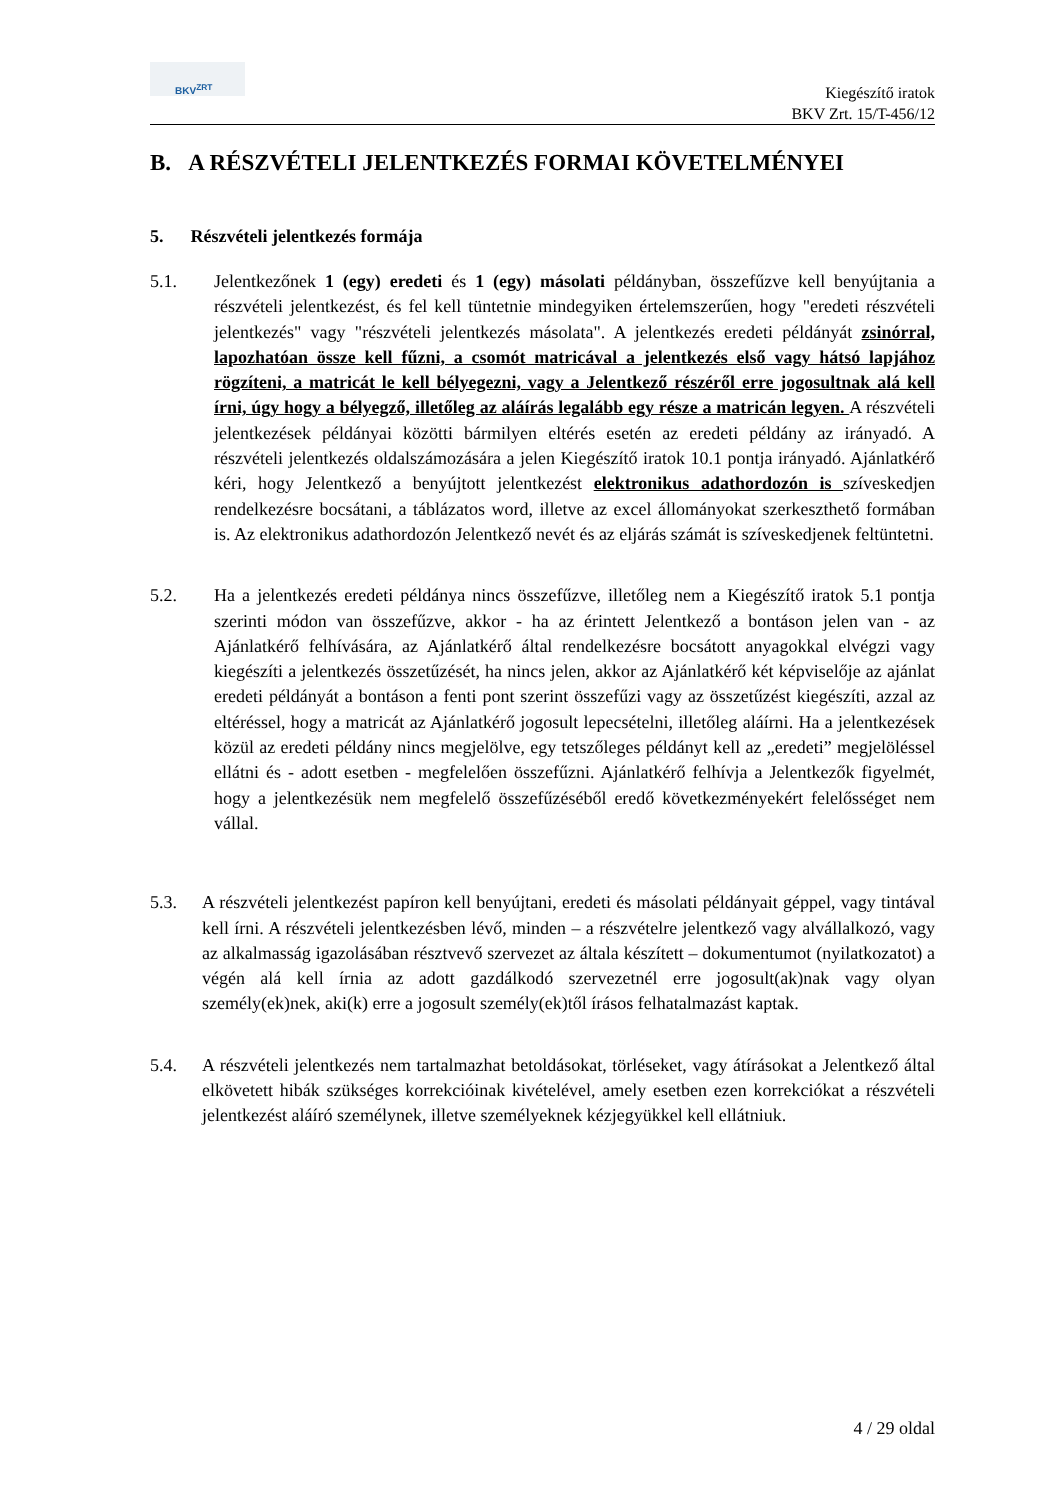BKV<sup>ZRT</sup>
Kiegészítő iratok
BKV Zrt. 15/T-456/12
B. A RÉSZVÉTELI JELENTKEZÉS FORMAI KÖVETELMÉNYEI
5. Részvételi jelentkezés formája
5.1. Jelentkezőnek 1 (egy) eredeti és 1 (egy) másolati példányban, összefűzve kell benyújtania a részvételi jelentkezést, és fel kell tüntetnie mindegyiken értelemszerűen, hogy "eredeti részvételi jelentkezés" vagy "részvételi jelentkezés másolata". A jelentkezés eredeti példányát zsinórral, lapozhatóan össze kell fűzni, a csomót matricával a jelentkezés első vagy hátsó lapjához rögzíteni, a matricát le kell bélyegezni, vagy a Jelentkező részéről erre jogosultnak alá kell írni, úgy hogy a bélyegző, illetőleg az aláírás legalább egy része a matricán legyen. A részvételi jelentkezések példányai közötti bármilyen eltérés esetén az eredeti példány az irányadó. A részvételi jelentkezés oldalszámozására a jelen Kiegészítő iratok 10.1 pontja irányadó. Ajánlatkérő kéri, hogy Jelentkező a benyújtott jelentkezést elektronikus adathordozón is szíveskedjen rendelkezésre bocsátani, a táblázatos word, illetve az excel állományokat szerkeszthető formában is. Az elektronikus adathordozón Jelentkező nevét és az eljárás számát is szíveskedjenek feltüntetni.
5.2. Ha a jelentkezés eredeti példánya nincs összefűzve, illetőleg nem a Kiegészítő iratok 5.1 pontja szerinti módon van összefűzve, akkor - ha az érintett Jelentkező a bontáson jelen van - az Ajánlatkérő felhívására, az Ajánlatkérő által rendelkezésre bocsátott anyagokkal elvégzi vagy kiegészíti a jelentkezés összetűzését, ha nincs jelen, akkor az Ajánlatkérő két képviselője az ajánlat eredeti példányát a bontáson a fenti pont szerint összefűzi vagy az összetűzést kiegészíti, azzal az eltéréssel, hogy a matricát az Ajánlatkérő jogosult lepecsételni, illetőleg aláírni. Ha a jelentkezések közül az eredeti példány nincs megjelölve, egy tetszőleges példányt kell az „eredeti” megjelöléssel ellátni és - adott esetben - megfelelően összefűzni. Ajánlatkérő felhívja a Jelentkezők figyelmét, hogy a jelentkezésük nem megfelelő összefűzéséből eredő következményekért felelősséget nem vállal.
5.3. A részvételi jelentkezést papíron kell benyújtani, eredeti és másolati példányait géppel, vagy tintával kell írni. A részvételi jelentkezésben lévő, minden – a részvételre jelentkező vagy alvállalkozó, vagy az alkalmasság igazolásában résztvevő szervezet az általa készített – dokumentumot (nyilatkozatot) a végén alá kell írnia az adott gazdálkodó szervezetnél erre jogosult(ak)nak vagy olyan személy(ek)nek, aki(k) erre a jogosult személy(ek)től írásos felhatalmazást kaptak.
5.4. A részvételi jelentkezés nem tartalmazhat betoldásokat, törléseket, vagy átírásokat a Jelentkező által elkövetett hibák szükséges korrekcióinak kivételével, amely esetben ezen korrekciókat a részvételi jelentkezést aláíró személynek, illetve személyeknek kézjegyükkel kell ellátniuk.
4 / 29 oldal